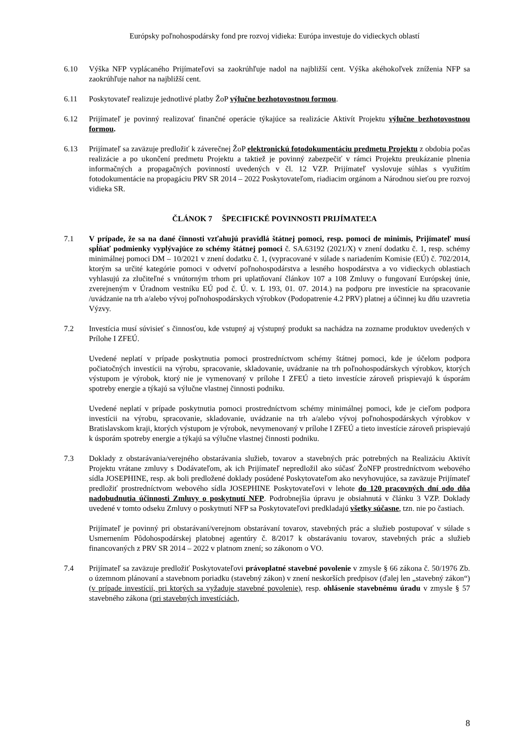Európsky poľnohospodársky fond pre rozvoj vidieka: Európa investuje do vidieckych oblastí
6.10 Výška NFP vyplácaného Prijímateľovi sa zaokrúhľuje nadol na najbližší cent. Výška akéhokoľvek zníženia NFP sa zaokrúhľuje nahor na najbližší cent.
6.11 Poskytovateľ realizuje jednotlivé platby ŽoP výlučne bezhotovostnou formou.
6.12 Prijímateľ je povinný realizovať finančné operácie týkajúce sa realizácie Aktivít Projektu výlučne bezhotovostnou formou.
6.13 Prijímateľ sa zaväzuje predložiť k záverečnej ŽoP elektronickú fotodokumentáciu predmetu Projektu z obdobia počas realizácie a po ukončení predmetu Projektu a taktiež je povinný zabezpečiť v rámci Projektu preukázanie plnenia informačných a propagačných povinností uvedených v čl. 12 VZP. Prijímateľ vyslovuje súhlas s využitím fotodokumentácie na propagáciu PRV SR 2014 – 2022 Poskytovateľom, riadiacim orgánom a Národnou sieťou pre rozvoj vidieka SR.
ČLÁNOK 7 ŠPECIFICKÉ POVINNOSTI PRIJÍMATEĽA
7.1 V prípade, že sa na dané činnosti vzťahujú pravidlá štátnej pomoci, resp. pomoci de minimis, Prijímateľ musí spĺňať podmienky vyplývajúce zo schémy štátnej pomoci č. SA.63192 (2021/X) v znení dodatku č. 1, resp. schémy minimálnej pomoci DM – 10/2021 v znení dodatku č. 1, (vypracované v súlade s nariadením Komisie (EÚ) č. 702/2014, ktorým sa určité kategórie pomoci v odvetví poľnohospodárstva a lesného hospodárstva a vo vidieckych oblastiach vyhlasujú za zlučiteľné s vnútorným trhom pri uplatňovaní článkov 107 a 108 Zmluvy o fungovaní Európskej únie, zverejneným v Úradnom vestníku EÚ pod č. Ú. v. L 193, 01. 07. 2014.) na podporu pre investície na spracovanie /uvádzanie na trh a/alebo vývoj poľnohospodárskych výrobkov (Podopatrenie 4.2 PRV) platnej a účinnej ku dňu uzavretia Výzvy.
7.2 Investícia musí súvisieť s činnosťou, kde vstupný aj výstupný produkt sa nachádza na zozname produktov uvedených v Prílohe I ZFEÚ.
Uvedené neplatí v prípade poskytnutia pomoci prostredníctvom schémy štátnej pomoci, kde je účelom podpora počiatočných investícii na výrobu, spracovanie, skladovanie, uvádzanie na trh poľnohospodárskych výrobkov, ktorých výstupom je výrobok, ktorý nie je vymenovaný v prílohe I ZFEÚ a tieto investície zároveň prispievajú k úsporám spotreby energie a týkajú sa výlučne vlastnej činnosti podniku.
Uvedené neplatí v prípade poskytnutia pomoci prostredníctvom schémy minimálnej pomoci, kde je cieľom podpora investícii na výrobu, spracovanie, skladovanie, uvádzanie na trh a/alebo vývoj poľnohospodárskych výrobkov v Bratislavskom kraji, ktorých výstupom je výrobok, nevymenovaný v prílohe I ZFEÚ a tieto investície zároveň prispievajú k úsporám spotreby energie a týkajú sa výlučne vlastnej činnosti podniku.
7.3 Doklady z obstarávania/verejného obstarávania služieb, tovarov a stavebných prác potrebných na Realizáciu Aktivít Projektu vrátane zmluvy s Dodávateľom, ak ich Prijímateľ nepredložil ako súčasť ŽoNFP prostredníctvom webového sídla JOSEPHINE, resp. ak boli predložené doklady posúdené Poskytovateľom ako nevyhovujúce, sa zaväzuje Prijímateľ predložiť prostredníctvom webového sídla JOSEPHINE Poskytovateľovi v lehote do 120 pracovných dní odo dňa nadobudnutia účinnosti Zmluvy o poskytnutí NFP. Podrobnejšia úpravu je obsiahnutá v článku 3 VZP. Doklady uvedené v tomto odseku Zmluvy o poskytnutí NFP sa Poskytovateľovi predkladajú všetky súčasne, tzn. nie po častiach.
Prijímateľ je povinný pri obstarávaní/verejnom obstarávaní tovarov, stavebných prác a služieb postupovať v súlade s Usmernením Pôdohospodárskej platobnej agentúry č. 8/2017 k obstarávaniu tovarov, stavebných prác a služieb financovaných z PRV SR 2014 – 2022 v platnom znení; so zákonom o VO.
7.4 Prijímateľ sa zaväzuje predložiť Poskytovateľovi právoplatné stavebné povolenie v zmysle § 66 zákona č. 50/1976 Zb. o územnom plánovaní a stavebnom poriadku (stavebný zákon) v znení neskorších predpisov (ďalej len „stavebný zákon“) (v prípade investícií, pri ktorých sa vyžaduje stavebné povolenie), resp. ohlásenie stavebnému úradu v zmysle § 57 stavebného zákona (pri stavebných investíciách,
8